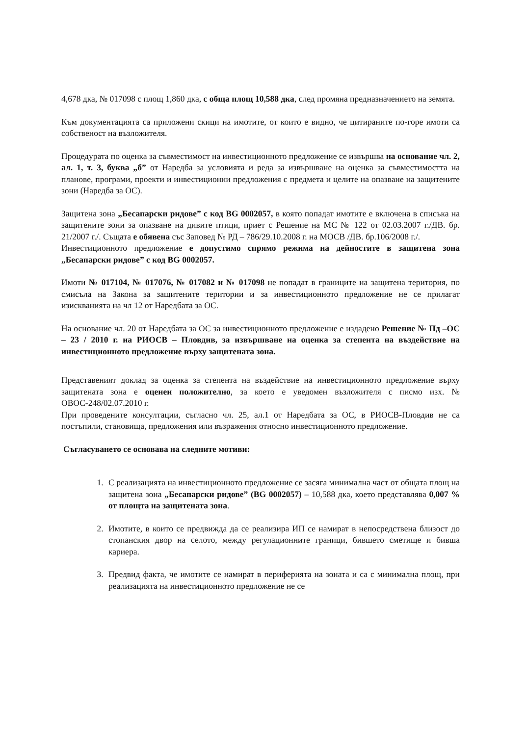4,678 дка, № 017098 с площ 1,860 дка, с обща площ 10,588 дка, след промяна предназначението на земята.
Към документацията са приложени скици на имотите, от които е видно, че цитираните по-горе имоти са собственост на възложителя.
Процедурата по оценка за съвместимост на инвестиционното предложение се извършва на основание чл. 2, ал. 1, т. 3, буква „б” от Наредба за условията и реда за извършване на оценка за съвместимостта на планове, програми, проекти и инвестиционни предложения с предмета и целите на опазване на защитените зони (Наредба за ОС).
Защитена зона „Бесапарски ридове” с код BG 0002057, в която попадат имотите е включена в списъка на защитените зони за опазване на дивите птици, приет с Решение на МС № 122 от 02.03.2007 г./ДВ. бр. 21/2007 г./. Същата е обявена със Заповед № РД – 786/29.10.2008 г. на МОСВ /ДВ. бр.106/2008 г./.
Инвестиционното предложение е допустимо спрямо режима на дейностите в защитена зона „Бесапарски ридове” с код BG 0002057.
Имоти № 017104, № 017076, № 017082 и № 017098 не попадат в границите на защитена територия, по смисъла на Закона за защитените територии и за инвестиционното предложение не се прилагат изискванията на чл 12 от Наредбата за ОС.
На основание чл. 20 от Наредбата за ОС за инвестиционното предложение е издадено Решение № Пд –ОС – 23 / 2010 г. на РИОСВ – Пловдив, за извършване на оценка за степента на въздействие на инвестиционното предложение върху защитената зона.
Представеният доклад за оценка за степента на въздействие на инвестиционното предложение върху защитената зона е оценен положително, за което е уведомен възложителя с писмо изх. № ОВОС-248/02.07.2010 г.
При проведените консултации, съгласно чл. 25, ал.1 от Наредбата за ОС, в РИОСВ-Пловдив не са постъпили, становища, предложения или възражения относно инвестиционното предложение.
Съгласуването се основава на следните мотиви:
1. С реализацията на инвестиционното предложение се засяга минимална част от общата площ на защитена зона „Бесапарски ридове” (BG 0002057) – 10,588 дка, което представлява 0,007 % от площта на защитената зона.
2. Имотите, в които се предвижда да се реализира ИП се намират в непосредствена близост до стопанския двор на селото, между регулационните граници, бившето сметище и бивша кариера.
3. Предвид факта, че имотите се намират в периферията на зоната и са с минимална площ, при реализацията на инвестиционното предложение не се